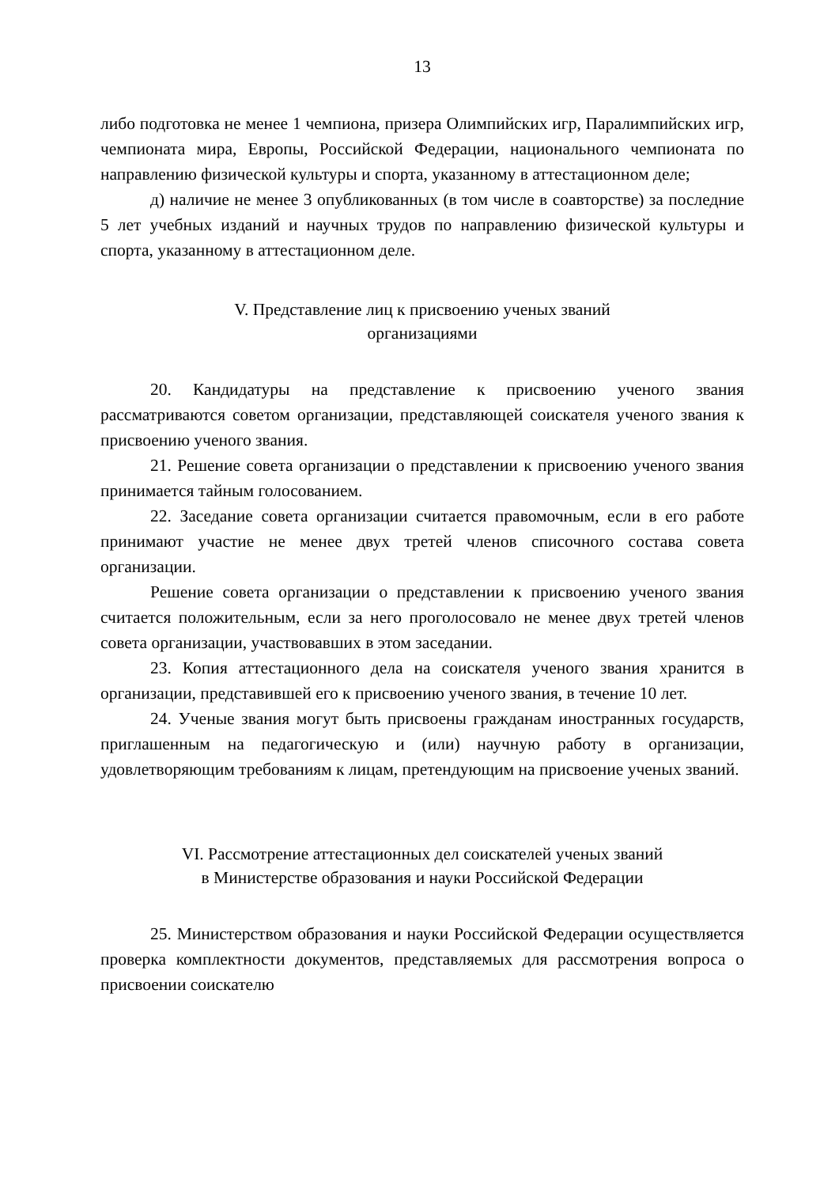13
либо подготовка не менее 1 чемпиона, призера Олимпийских игр, Паралимпийских игр, чемпионата мира, Европы, Российской Федерации, национального чемпионата по направлению физической культуры и спорта, указанному в аттестационном деле;
д) наличие не менее 3 опубликованных (в том числе в соавторстве) за последние 5 лет учебных изданий и научных трудов по направлению физической культуры и спорта, указанному в аттестационном деле.
V. Представление лиц к присвоению ученых званий
организациями
20. Кандидатуры на представление к присвоению ученого звания рассматриваются советом организации, представляющей соискателя ученого звания к присвоению ученого звания.
21. Решение совета организации о представлении к присвоению ученого звания принимается тайным голосованием.
22. Заседание совета организации считается правомочным, если в его работе принимают участие не менее двух третей членов списочного состава совета организации.
Решение совета организации о представлении к присвоению ученого звания считается положительным, если за него проголосовало не менее двух третей членов совета организации, участвовавших в этом заседании.
23. Копия аттестационного дела на соискателя ученого звания хранится в организации, представившей его к присвоению ученого звания, в течение 10 лет.
24. Ученые звания могут быть присвоены гражданам иностранных государств, приглашенным на педагогическую и (или) научную работу в организации, удовлетворяющим требованиям к лицам, претендующим на присвоение ученых званий.
VI. Рассмотрение аттестационных дел соискателей ученых званий
в Министерстве образования и науки Российской Федерации
25. Министерством образования и науки Российской Федерации осуществляется проверка комплектности документов, представляемых для рассмотрения вопроса о присвоении соискателю